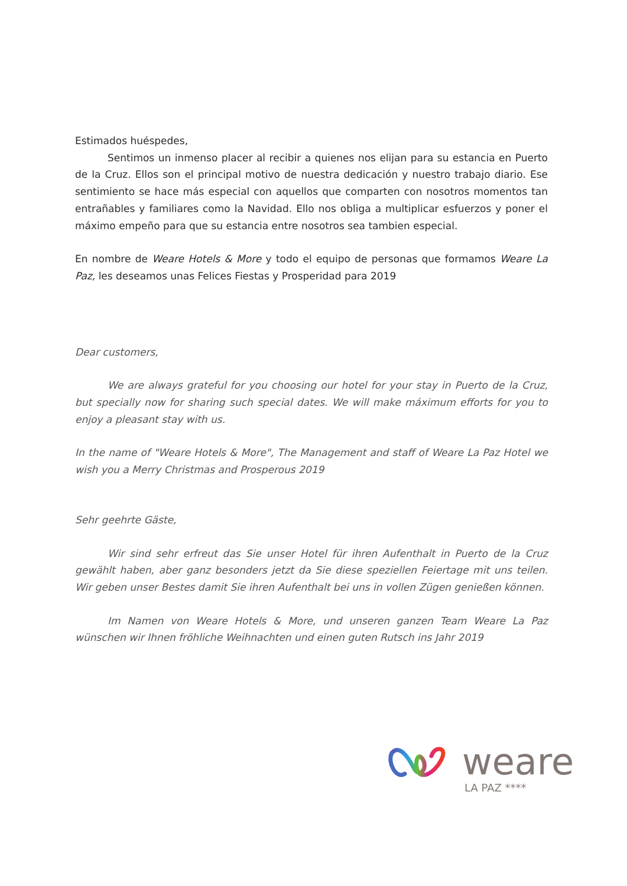Estimados huéspedes,
Sentimos un inmenso placer al recibir a quienes nos elijan para su estancia en Puerto de la Cruz. Ellos son el principal motivo de nuestra dedicación y nuestro trabajo diario. Ese sentimiento se hace más especial con aquellos que comparten con nosotros momentos tan entrañables y familiares como la Navidad. Ello nos obliga a multiplicar esfuerzos y poner el máximo empeño para que su estancia entre nosotros sea tambien especial.
En nombre de Weare Hotels & More y todo el equipo de personas que formamos Weare La Paz, les deseamos unas Felices Fiestas y Prosperidad para 2019
Dear customers,
We are always grateful for you choosing our hotel for your stay in Puerto de la Cruz, but specially now for sharing such special dates. We will make máximum efforts for you to enjoy a pleasant stay with us.
In the name of "Weare Hotels & More", The Management and staff of Weare La Paz Hotel we wish you a Merry Christmas and Prosperous 2019
Sehr geehrte Gäste,
Wir sind sehr erfreut das Sie unser Hotel für ihren Aufenthalt in Puerto de la Cruz gewählt haben, aber ganz besonders jetzt da Sie diese speziellen Feiertage mit uns teilen. Wir geben unser Bestes damit Sie ihren Aufenthalt bei uns in vollen Zügen genießen können.
Im Namen von Weare Hotels & More, und unseren ganzen Team Weare La Paz wünschen wir Ihnen fröhliche Weihnachten und einen guten Rutsch ins Jahr 2019
weare
LA PAZ ****